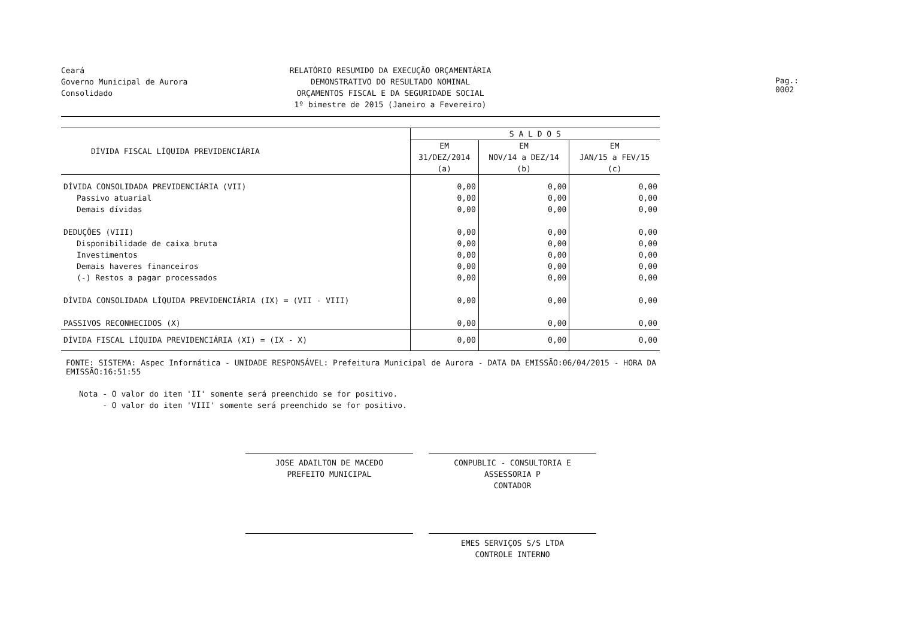Ceará
Governo Municipal de Aurora
Consolidado
RELATÓRIO RESUMIDO DA EXECUÇÃO ORÇAMENTÁRIA
DEMONSTRATIVO DO RESULTADO NOMINAL
ORÇAMENTOS FISCAL E DA SEGURIDADE SOCIAL
1º bimestre de 2015 (Janeiro a Fevereiro)
Pag.: 0002
| DÍVIDA FISCAL LÍQUIDA PREVIDENCIÁRIA | S A L D O S | | |
| --- | --- | --- | --- |
| | EM 31/DEZ/2014 (a) | EM NOV/14 a DEZ/14 (b) | EM JAN/15 a FEV/15 (c) |
| DÍVIDA CONSOLIDADA PREVIDENCIÁRIA (VII) | 0,00 | 0,00 | 0,00 |
| Passivo atuarial | 0,00 | 0,00 | 0,00 |
| Demais dívidas | 0,00 | 0,00 | 0,00 |
| DEDUÇÕES (VIII) | 0,00 | 0,00 | 0,00 |
| Disponibilidade de caixa bruta | 0,00 | 0,00 | 0,00 |
| Investimentos | 0,00 | 0,00 | 0,00 |
| Demais haveres financeiros | 0,00 | 0,00 | 0,00 |
| (-) Restos a pagar processados | 0,00 | 0,00 | 0,00 |
| DÍVIDA CONSOLIDADA LÍQUIDA PREVIDENCIÁRIA (IX) = (VII - VIII) | 0,00 | 0,00 | 0,00 |
| PASSIVOS RECONHECIDOS (X) | 0,00 | 0,00 | 0,00 |
| DÍVIDA FISCAL LÍQUIDA PREVIDENCIÁRIA (XI) = (IX - X) | 0,00 | 0,00 | 0,00 |
FONTE: SISTEMA: Aspec Informática - UNIDADE RESPONSÁVEL: Prefeitura Municipal de Aurora - DATA DA EMISSÃO:06/04/2015 - HORA DA EMISSÃO:16:51:55
Nota - O valor do item 'II' somente será preenchido se for positivo.
- O valor do item 'VIII' somente será preenchido se for positivo.
JOSE ADAILTON DE MACEDO
PREFEITO MUNICIPAL
CONPUBLIC - CONSULTORIA E ASSESSORIA P
CONTADOR
EMES SERVIÇOS S/S LTDA
CONTROLE INTERNO